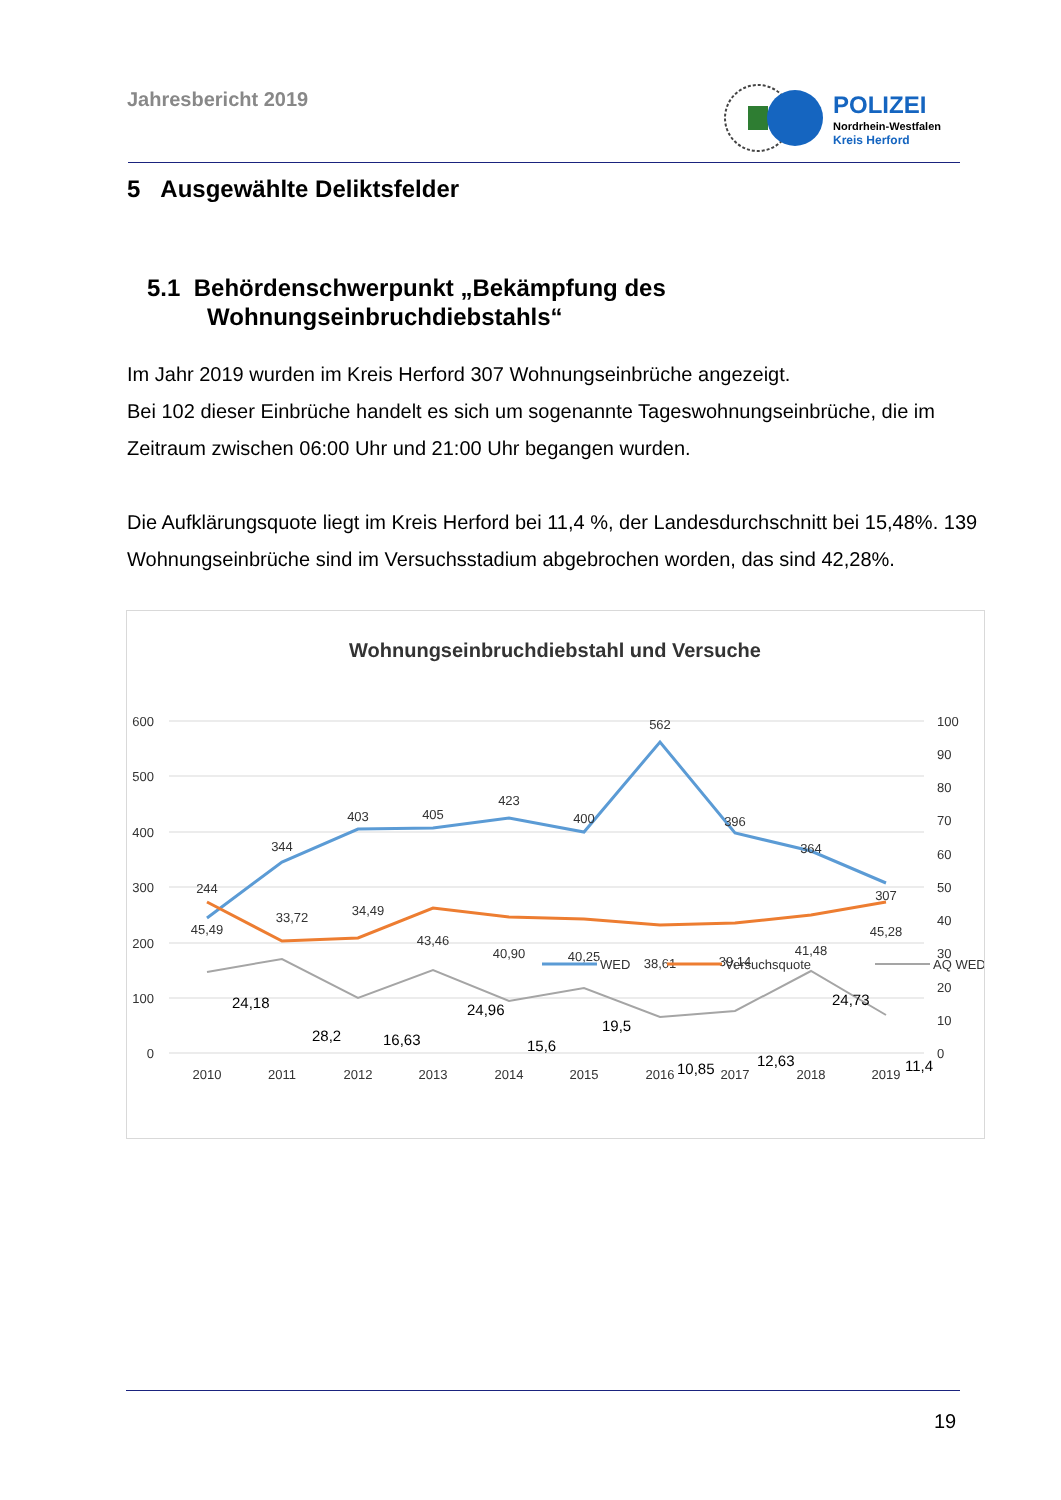Jahresbericht 2019
POLIZEI
Nordrhein-Westfalen
Kreis Herford
5 Ausgewählte Deliktsfelder
5.1 Behördenschwerpunkt „Bekämpfung des
Wohnungseinbruchdiebstahls“
Im Jahr 2019 wurden im Kreis Herford 307 Wohnungseinbrüche angezeigt.
Bei 102 dieser Einbrüche handelt es sich um sogenannte Tageswohnungseinbrüche, die im Zeitraum zwischen 06:00 Uhr und 21:00 Uhr begangen wurden.
Die Aufklärungsquote liegt im Kreis Herford bei 11,4 %, der Landesdurchschnitt bei 15,48%. 139 Wohnungseinbrüche sind im Versuchsstadium abgebrochen worden, das sind 42,28%.
Wohnungseinbruchdiebstahl und Versuche
600
500
400
300
200
100
0
100
90
80
70
60
50
40
30
20
10
0
2010
2011
2012
2013
2014
2015
2016
2017
2018
2019
244
344
403
405
423
400
562
396
364
307
45,49
33,72
34,49
43,46
40,90
40,25
38,61
39,14
41,48
45,28
24,18
28,2
16,63
24,96
15,6
19,5
10,85
12,63
24,73
11,4
WED
Versuchsquote
AQ WED
19